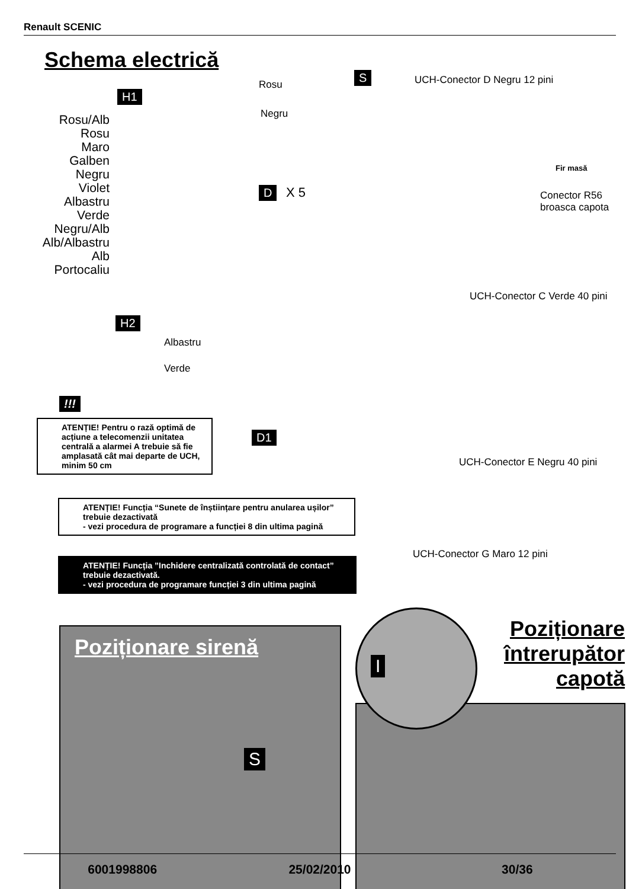Renault SCENIC
Schema electrică
H1
Rosu/Alb
Rosu
Maro
Galben
Negru
Violet
Albastru
Verde
Negru/Alb
Alb/Albastru
Alb
Portocaliu
Rosu
Negru
S UCH-Conector D Negru 12 pini
Fir masă
Conector R56
broasca capota
D X 5
UCH-Conector C Verde 40 pini
H2
Albastru
Verde
!!!
ATENȚIE! Pentru o rază optimă de acțiune a telecomenzii unitatea centrală a alarmei A trebuie să fie amplasată cât mai departe de UCH, minim 50 cm
D1
UCH-Conector E Negru 40 pini
ATENȚIE! Funcția “Sunete de înștiințare pentru anularea ușilor” trebuie dezactivată
- vezi procedura de programare a funcției 8 din ultima pagină
UCH-Conector G Maro 12 pini
ATENȚIE! Funcția ”Inchidere centralizată controlată de contact” trebuie dezactivată.
- vezi procedura de programare funcției 3 din ultima pagină
Poziționare sirenă
S
Poziționare întrerupător capotă
I
6001998806 25/02/2010 30/36